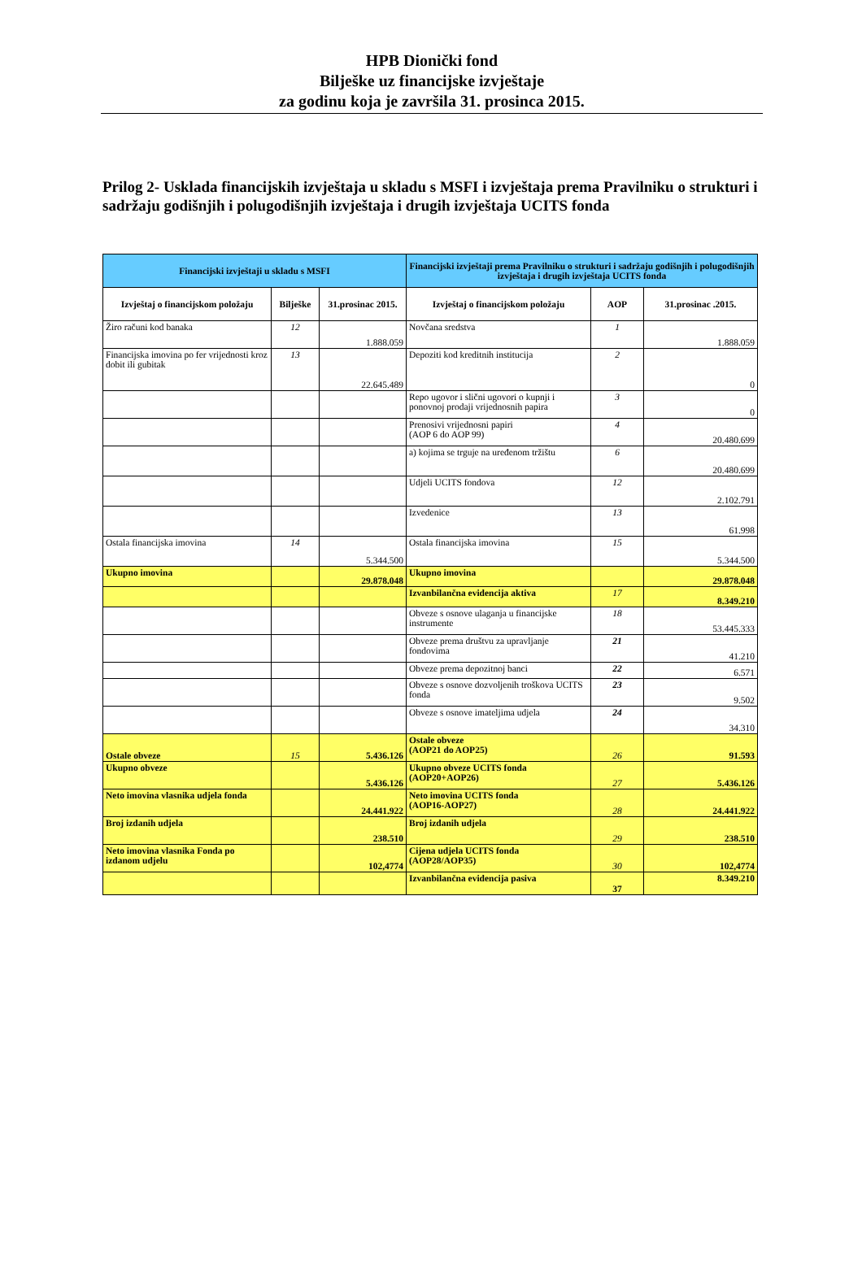HPB Dionički fond
Bilješke uz financijske izvještaje
za godinu koja je završila 31. prosinca 2015.
Prilog 2- Usklada financijskih izvještaja u skladu s MSFI i izvještaja prema Pravilniku o strukturi i sadržaju godišnjih i polugodišnjih izvještaja i drugih izvještaja UCITS fonda
| Financijski izvještaji u skladu s MSFI | | | Financijski izvještaji prema Pravilniku o strukturi i sadržaju godišnjih i polugodišnjih izvještaja i drugih izvještaja UCITS fonda | | |
| --- | --- | --- | --- | --- | --- |
| Izvještaj o financijskom položaju | Bilješke | 31.prosinac 2015. | Izvještaj o financijskom položaju | AOP | 31.prosinac .2015. |
| Žiro računi kod banaka | 12 | 1.888.059 | Novčana sredstva | 1 | 1.888.059 |
| Financijska imovina po fer vrijednosti kroz dobit ili gubitak | 13 | 22.645.489 | Depoziti kod kreditnih institucija | 2 | 0 |
| | | | Repo ugovor i slični ugovori o kupnji i ponovnoj prodaji vrijednosnih papira | 3 | 0 |
| | | | Prenosivi vrijednosni papiri (AOP 6 do AOP 99) | 4 | 20.480.699 |
| | | | a) kojima se trguje na uređenom tržištu | 6 | 20.480.699 |
| | | | Udjeli UCITS fondova | 12 | 2.102.791 |
| | | | Izvedenice | 13 | 61.998 |
| Ostala financijska imovina | 14 | 5.344.500 | Ostala financijska imovina | 15 | 5.344.500 |
| Ukupno imovina | | 29.878.048 | Ukupno imovina | | 29.878.048 |
| | | | Izvanbilančna evidencija aktiva | 17 | 8.349.210 |
| | | | Obveze s osnove ulaganja u financijske instrumente | 18 | 53.445.333 |
| | | | Obveze prema društvu za upravljanje fondovima | 21 | 41.210 |
| | | | Obveze prema depozitnoj banci | 22 | 6.571 |
| | | | Obveze s osnove dozvoljenih troškova UCITS fonda | 23 | 9.502 |
| | | | Obveze s osnove imateljima udjela | 24 | 34.310 |
| Ostale obveze | 15 | 5.436.126 | Ostale obveze (AOP21 do AOP25) | 26 | 91.593 |
| Ukupno obveze | | 5.436.126 | Ukupno obveze UCITS fonda (AOP20+AOP26) | 27 | 5.436.126 |
| Neto imovina vlasnika udjela fonda | | 24.441.922 | Neto imovina UCITS fonda (AOP16-AOP27) | 28 | 24.441.922 |
| Broj izdanih udjela | | 238.510 | Broj izdanih udjela | 29 | 238.510 |
| Neto imovina vlasnika Fonda po izdanom udjelu | | 102,4774 | Cijena udjela UCITS fonda (AOP28/AOP35) | 30 | 102,4774 |
| | | | Izvanbilančna evidencija pasiva | 37 | 8.349.210 |